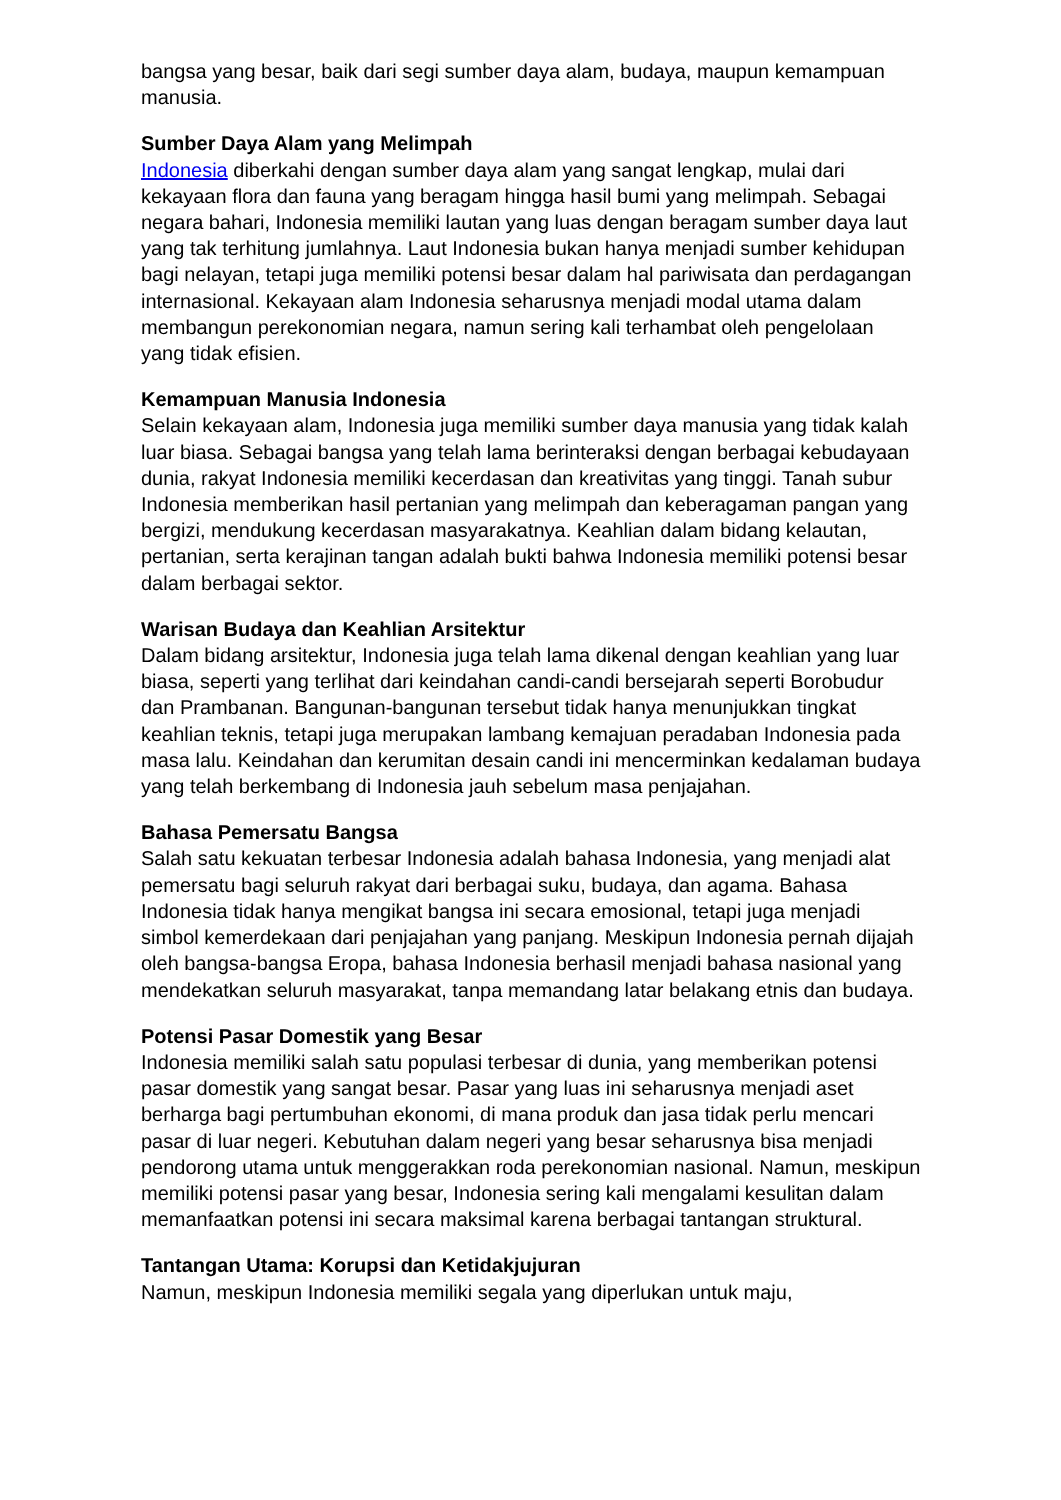bangsa yang besar, baik dari segi sumber daya alam, budaya, maupun kemampuan manusia.
Sumber Daya Alam yang Melimpah
Indonesia diberkahi dengan sumber daya alam yang sangat lengkap, mulai dari kekayaan flora dan fauna yang beragam hingga hasil bumi yang melimpah. Sebagai negara bahari, Indonesia memiliki lautan yang luas dengan beragam sumber daya laut yang tak terhitung jumlahnya. Laut Indonesia bukan hanya menjadi sumber kehidupan bagi nelayan, tetapi juga memiliki potensi besar dalam hal pariwisata dan perdagangan internasional. Kekayaan alam Indonesia seharusnya menjadi modal utama dalam membangun perekonomian negara, namun sering kali terhambat oleh pengelolaan yang tidak efisien.
Kemampuan Manusia Indonesia
Selain kekayaan alam, Indonesia juga memiliki sumber daya manusia yang tidak kalah luar biasa. Sebagai bangsa yang telah lama berinteraksi dengan berbagai kebudayaan dunia, rakyat Indonesia memiliki kecerdasan dan kreativitas yang tinggi. Tanah subur Indonesia memberikan hasil pertanian yang melimpah dan keberagaman pangan yang bergizi, mendukung kecerdasan masyarakatnya. Keahlian dalam bidang kelautan, pertanian, serta kerajinan tangan adalah bukti bahwa Indonesia memiliki potensi besar dalam berbagai sektor.
Warisan Budaya dan Keahlian Arsitektur
Dalam bidang arsitektur, Indonesia juga telah lama dikenal dengan keahlian yang luar biasa, seperti yang terlihat dari keindahan candi-candi bersejarah seperti Borobudur dan Prambanan. Bangunan-bangunan tersebut tidak hanya menunjukkan tingkat keahlian teknis, tetapi juga merupakan lambang kemajuan peradaban Indonesia pada masa lalu. Keindahan dan kerumitan desain candi ini mencerminkan kedalaman budaya yang telah berkembang di Indonesia jauh sebelum masa penjajahan.
Bahasa Pemersatu Bangsa
Salah satu kekuatan terbesar Indonesia adalah bahasa Indonesia, yang menjadi alat pemersatu bagi seluruh rakyat dari berbagai suku, budaya, dan agama. Bahasa Indonesia tidak hanya mengikat bangsa ini secara emosional, tetapi juga menjadi simbol kemerdekaan dari penjajahan yang panjang. Meskipun Indonesia pernah dijajah oleh bangsa-bangsa Eropa, bahasa Indonesia berhasil menjadi bahasa nasional yang mendekatkan seluruh masyarakat, tanpa memandang latar belakang etnis dan budaya.
Potensi Pasar Domestik yang Besar
Indonesia memiliki salah satu populasi terbesar di dunia, yang memberikan potensi pasar domestik yang sangat besar. Pasar yang luas ini seharusnya menjadi aset berharga bagi pertumbuhan ekonomi, di mana produk dan jasa tidak perlu mencari pasar di luar negeri. Kebutuhan dalam negeri yang besar seharusnya bisa menjadi pendorong utama untuk menggerakkan roda perekonomian nasional. Namun, meskipun memiliki potensi pasar yang besar, Indonesia sering kali mengalami kesulitan dalam memanfaatkan potensi ini secara maksimal karena berbagai tantangan struktural.
Tantangan Utama: Korupsi dan Ketidakjujuran
Namun, meskipun Indonesia memiliki segala yang diperlukan untuk maju,